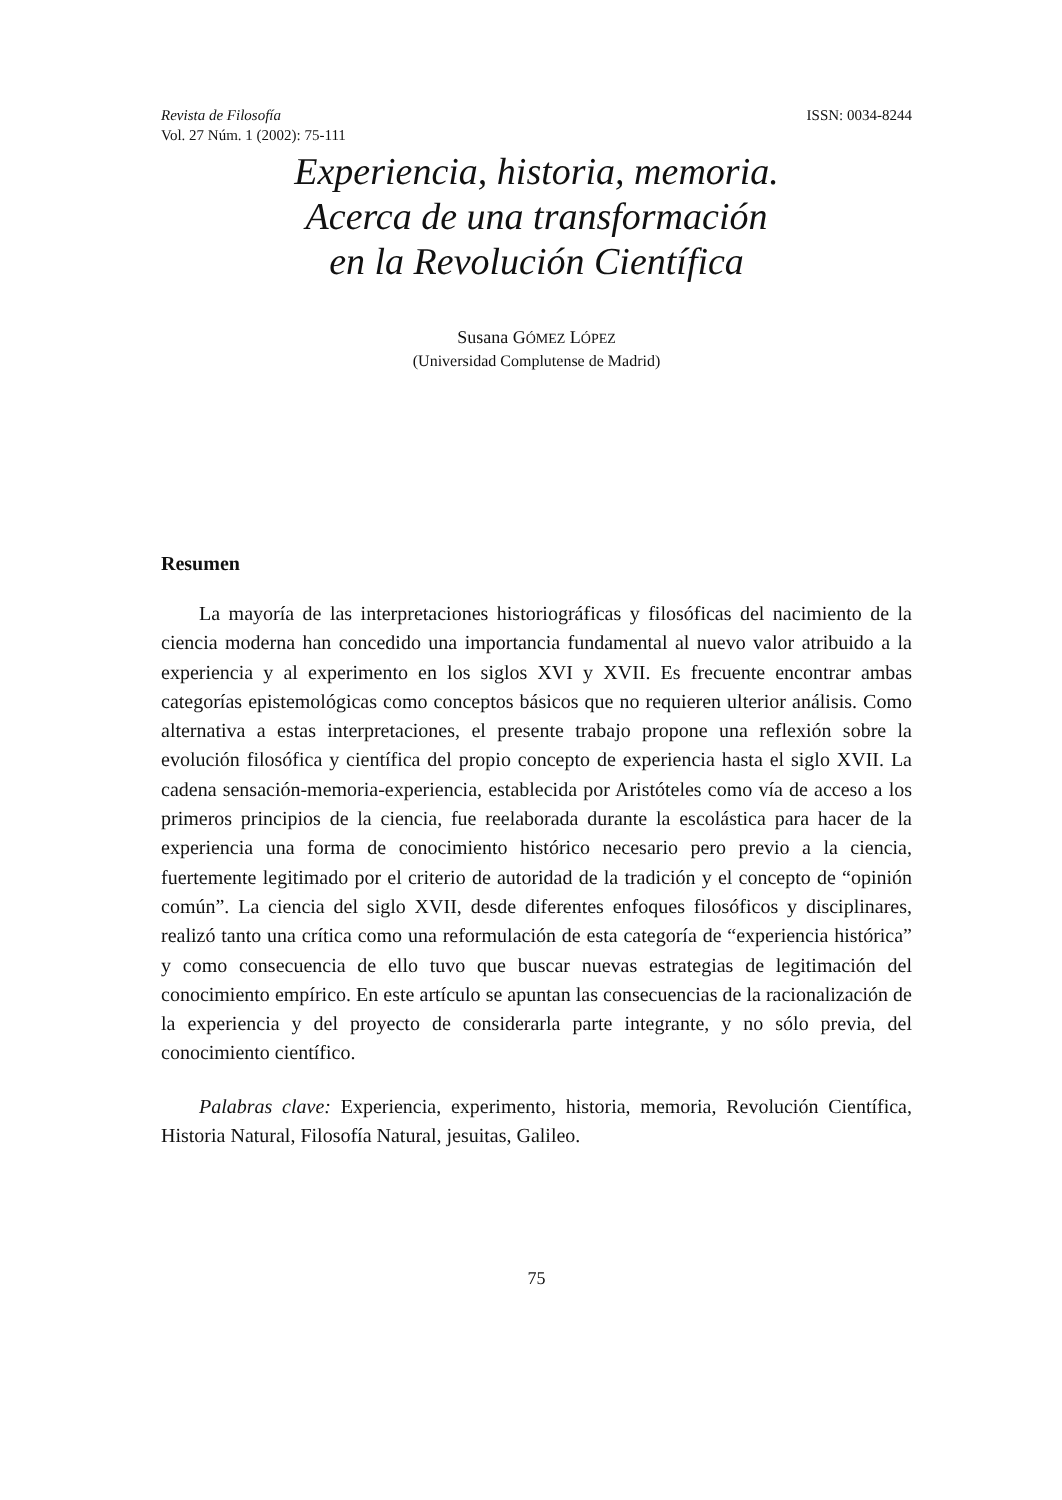Revista de Filosofía
Vol. 27 Núm. 1 (2002): 75-111
ISSN: 0034-8244
Experiencia, historia, memoria.
Acerca de una transformación
en la Revolución Científica
Susana GÓMEZ LÓPEZ
(Universidad Complutense de Madrid)
Resumen
La mayoría de las interpretaciones historiográficas y filosóficas del nacimiento de la ciencia moderna han concedido una importancia fundamental al nuevo valor atribuido a la experiencia y al experimento en los siglos XVI y XVII. Es frecuente encontrar ambas categorías epistemológicas como conceptos básicos que no requieren ulterior análisis. Como alternativa a estas interpretaciones, el presente trabajo propone una reflexión sobre la evolución filosófica y científica del propio concepto de experiencia hasta el siglo XVII. La cadena sensación-memoria-experiencia, establecida por Aristóteles como vía de acceso a los primeros principios de la ciencia, fue reelaborada durante la escolástica para hacer de la experiencia una forma de conocimiento histórico necesario pero previo a la ciencia, fuertemente legitimado por el criterio de autoridad de la tradición y el concepto de “opinión común”. La ciencia del siglo XVII, desde diferentes enfoques filosóficos y disciplinares, realizó tanto una crítica como una reformulación de esta categoría de “experiencia histórica” y como consecuencia de ello tuvo que buscar nuevas estrategias de legitimación del conocimiento empírico. En este artículo se apuntan las consecuencias de la racionalización de la experiencia y del proyecto de considerarla parte integrante, y no sólo previa, del conocimiento científico.
Palabras clave: Experiencia, experimento, historia, memoria, Revolución Científica, Historia Natural, Filosofía Natural, jesuitas, Galileo.
75